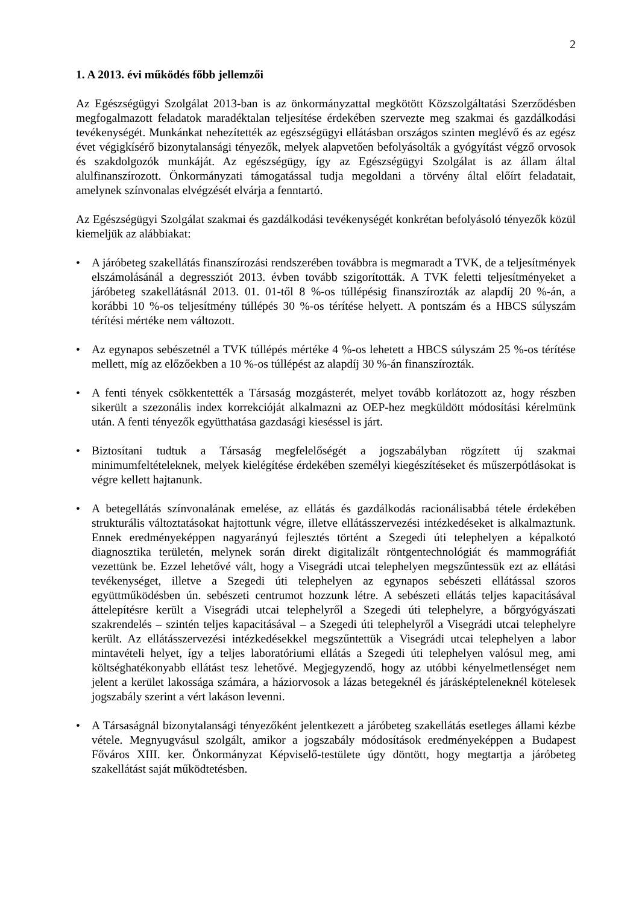2
1. A 2013. évi működés főbb jellemzői
Az Egészségügyi Szolgálat 2013-ban is az önkormányzattal megkötött Közszolgáltatási Szerződésben megfogalmazott feladatok maradéktalan teljesítése érdekében szervezte meg szakmai és gazdálkodási tevékenységét. Munkánkat nehezítették az egészségügyi ellátásban országos szinten meglévő és az egész évet végigkísérő bizonytalansági tényezők, melyek alapvetően befolyásolták a gyógyítást végző orvosok és szakdolgozók munkáját. Az egészségügy, így az Egészségügyi Szolgálat is az állam által alulfinanszírozott. Önkormányzati támogatással tudja megoldani a törvény által előírt feladatait, amelynek színvonalas elvégzését elvárja a fenntartó.
Az Egészségügyi Szolgálat szakmai és gazdálkodási tevékenységét konkrétan befolyásoló tényezők közül kiemeljük az alábbiakat:
• A járóbeteg szakellátás finanszírozási rendszerében továbbra is megmaradt a TVK, de a teljesítmények elszámolásánál a degressziót 2013. évben tovább szigorították. A TVK feletti teljesítményeket a járóbeteg szakellátásnál 2013. 01. 01-től 8 %-os túllépésig finanszírozták az alapdíj 20 %-án, a korábbi 10 %-os teljesítmény túllépés 30 %-os térítése helyett. A pontszám és a HBCS súlyszám térítési mértéke nem változott.
• Az egynapos sebészetnél a TVK túllépés mértéke 4 %-os lehetett a HBCS súlyszám 25 %-os térítése mellett, míg az előzőekben a 10 %-os túllépést az alapdíj 30 %-án finanszírozták.
• A fenti tények csökkentették a Társaság mozgásterét, melyet tovább korlátozott az, hogy részben sikerült a szezonális index korrekcióját alkalmazni az OEP-hez megküldött módosítási kérelmünk után. A fenti tényezők együtthatása gazdasági kieséssel is járt.
• Biztosítani tudtuk a Társaság megfelelőségét a jogszabályban rögzített új szakmai minimumfeltételeknek, melyek kielégítése érdekében személyi kiegészítéseket és műszerpótlásokat is végre kellett hajtanunk.
• A betegellátás színvonalának emelése, az ellátás és gazdálkodás racionálisabbá tétele érdekében strukturális változtatásokat hajtottunk végre, illetve ellátásszervezési intézkedéseket is alkalmaztunk. Ennek eredményeképpen nagyarányú fejlesztés történt a Szegedi úti telephelyen a képalkotó diagnosztika területén, melynek során direkt digitalizált röntgentechnológiát és mammográfiát vezettünk be. Ezzel lehetővé vált, hogy a Visegrádi utcai telephelyen megszűntessük ezt az ellátási tevékenységet, illetve a Szegedi úti telephelyen az egynapos sebészeti ellátással szoros együttműködésben ún. sebészeti centrumot hozzunk létre. A sebészeti ellátás teljes kapacitásával áttelepítésre került a Visegrádi utcai telephelyről a Szegedi úti telephelyre, a bőrgyógyászati szakrendelés – szintén teljes kapacitásával – a Szegedi úti telephelyről a Visegrádi utcai telephelyre került. Az ellátásszervezési intézkedésekkel megszűntettük a Visegrádi utcai telephelyen a labor mintavételi helyet, így a teljes laboratóriumi ellátás a Szegedi úti telephelyen valósul meg, ami költséghatékonyabb ellátást tesz lehetővé. Megjegyzendő, hogy az utóbbi kényelmetlenséget nem jelent a kerület lakossága számára, a háziorvosok a lázas betegeknél és járásképteleneknél kötelesek jogszabály szerint a vért lakáson levenni.
• A Társaságnál bizonytalansági tényezőként jelentkezett a járóbeteg szakellátás esetleges állami kézbe vétele. Megnyugvásul szolgált, amikor a jogszabály módosítások eredményeképpen a Budapest Főváros XIII. ker. Önkormányzat Képviselő-testülete úgy döntött, hogy megtartja a járóbeteg szakellátást saját működtetésben.